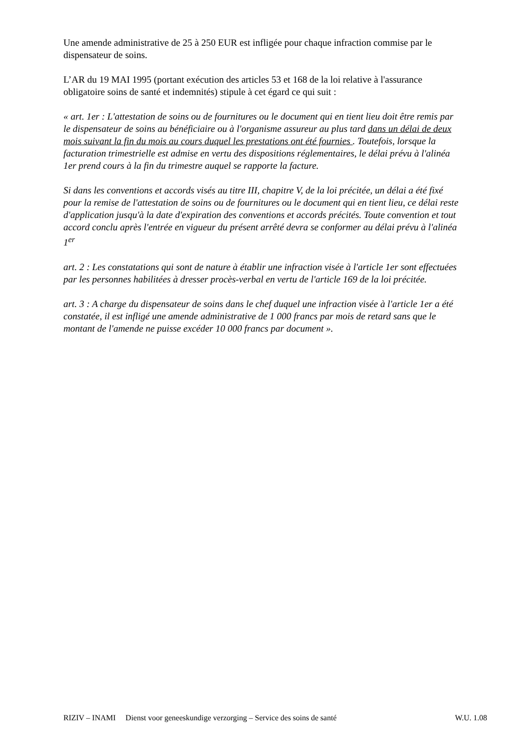Une amende administrative de 25 à 250 EUR est infligée pour chaque infraction commise par le dispensateur de soins.
L’AR du 19 MAI 1995 (portant exécution des articles 53 et 168 de la loi relative à l'assurance obligatoire soins de santé et indemnités) stipule à cet égard ce qui suit :
« art. 1er : L'attestation de soins ou de fournitures ou le document qui en tient lieu doit être remis par le dispensateur de soins au bénéficiaire ou à l'organisme assureur au plus tard dans un délai de deux mois suivant la fin du mois au cours duquel les prestations ont été fournies . Toutefois, lorsque la facturation trimestrielle est admise en vertu des dispositions réglementaires, le délai prévu à l'alinéa 1er prend cours à la fin du trimestre auquel se rapporte la facture.
Si dans les conventions et accords visés au titre III, chapitre V, de la loi précitée, un délai a été fixé pour la remise de l'attestation de soins ou de fournitures ou le document qui en tient lieu, ce délai reste d'application jusqu'à la date d'expiration des conventions et accords précités. Toute convention et tout accord conclu après l'entrée en vigueur du présent arrêté devra se conformer au délai prévu à l'alinéa 1<sup>er</sup>
art. 2 : Les constatations qui sont de nature à établir une infraction visée à l'article 1er sont effectuées par les personnes habilitées à dresser procès-verbal en vertu de l'article 169 de la loi précitée.
art. 3 : A charge du dispensateur de soins dans le chef duquel une infraction visée à l'article 1er a été constatée, il est infligé une amende administrative de 1 000 francs par mois de retard sans que le montant de l'amende ne puisse excéder 10 000 francs par document ».
RIZIV – INAMI Dienst voor geneeskundige verzorging – Service des soins de santé W.U. 1.08